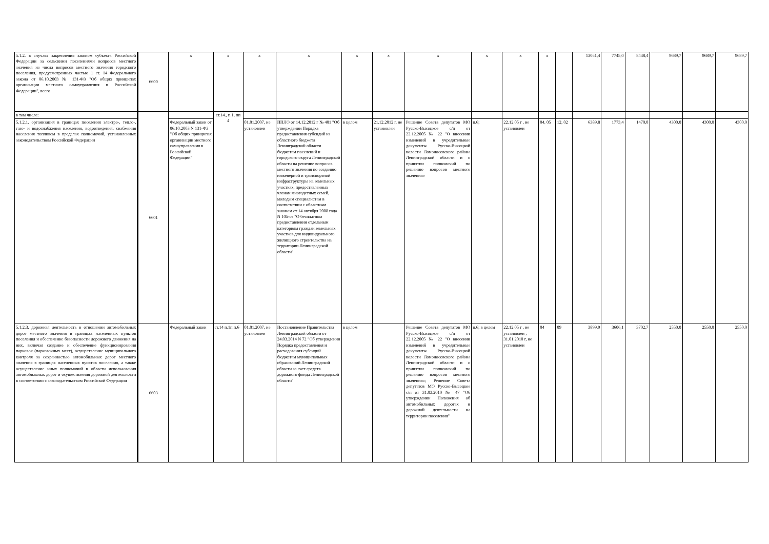| 5.1.2. в случаях закрепления законом субъекта Российской Федерации за сельскими поселениями вопросов местного значения из числа вопросов местного значения городского поселения, предусмотренных частью 1 ст. 14 Федерального закона от 06.10.2003 № 131-ФЗ "Об общих принципах организации местного самоуправления в Российской Федерации", всего | 6600 | x | x | x | x | x | x | x | x | x | x | | 13051,4 | 7745,0 | 8438,4 | 9689,7 | 9689,7 | 9689,7 |
| в том числе: | 6601 | | ст.14., п.1, пп 4 | | | | | | | | | | | | | | | |
| 5.1.2.1. организация в границах поселения электро-, тепло-, газо- и водоснабжения населения, водоотведения, снабжения населения топливом в пределах полномочий, установленных законодательством Российской Федерации | | Федеральный закон от 06.10.2003 N 131-ФЗ "Об общих принципах организации местного самоуправления в Российской Федерации" | | 01.01.2007, не установлен | ППЛО от 14.12.2012 г № 401 "Об утверждении Порядка предоставления субсидий из областного бюджета Ленинградской области бюджетам поселений и городского округа Ленинградской области на решение вопросов местного значения по созданию инженерной и транспортной инфраструктуры на земельных участках, предоставленных членам многодетных семей, молодым специалистам в соответствии с областным законом от 14 октября 2008 года N 105-оз "О бесплатном предоставлении отдельным категориям граждан земельных участков для индивидуального жилищного строительства на территории Ленинградской области" | в целом | 21.12.2012 г, не установлен | Решение Совета депутатов МО Русско-Высоцкое с/п от 22.12.2005 № 22 "О внесении изменений в учредительные документы Русско-Высоцкой волости Ломоносовского района Ленинградской области и о принятии полномочий по решению вопросов местного значения» | п.6; | 22.12.05 г , не установлен | 04, 05 | 12, 02 | 6389,8 | 1773,4 | 1470,0 | 4300,0 | 4300,0 | 4300,0 |
| 5.1.2.3. дорожная деятельность в отношении автомобильных дорог местного значения в границах населенных пунктов поселения и обеспечение безопасности дорожного движения на них, включая создание и обеспечение функционирования парковок (парковочных мест), осуществление муниципального контроля за сохранностью автомобильных дорог местного значения в границах населенных пунктов поселения, а также осуществление иных полномочий в области использования автомобильных дорог и осуществления дорожной деятельности в соответствии с законодательством Российской Федерации | 6603 | Федеральный закон | ст.14 п.1п.п.6 | 01.01.2007, не установлен | Постановление Правительства Ленинградской области от 24.03.2014 N 72 "Об утверждении Порядка предоставления и расходования субсидий бюджетам муниципальных образований Ленинградской области за счет средств дорожного фонда Ленинградской области" | в целом | | Решение Совета депутатов МО Русско-Высоцкое с/п от 22.12.2005 № 22 "О внесении изменений в учредительные документы Русско-Высоцкой волости Ломоносовского района Ленинградской области и о принятии полномочий по решению вопросов местного значения»; Решение Совета депутатов МО Русско-Высоцкое с/п от 31.03.2010 № 47 "Об утверждении Положения об автомобильных дорогах и дорожной деятельности на территории поселения" | п.6; в целом | 22.12.05 г , не установлен ; 31.01.2010 г, не установлен | 04 | 09 | 3899,9 | 3606,1 | 3702,7 | 2550,0 | 2550,0 | 2550,0 |